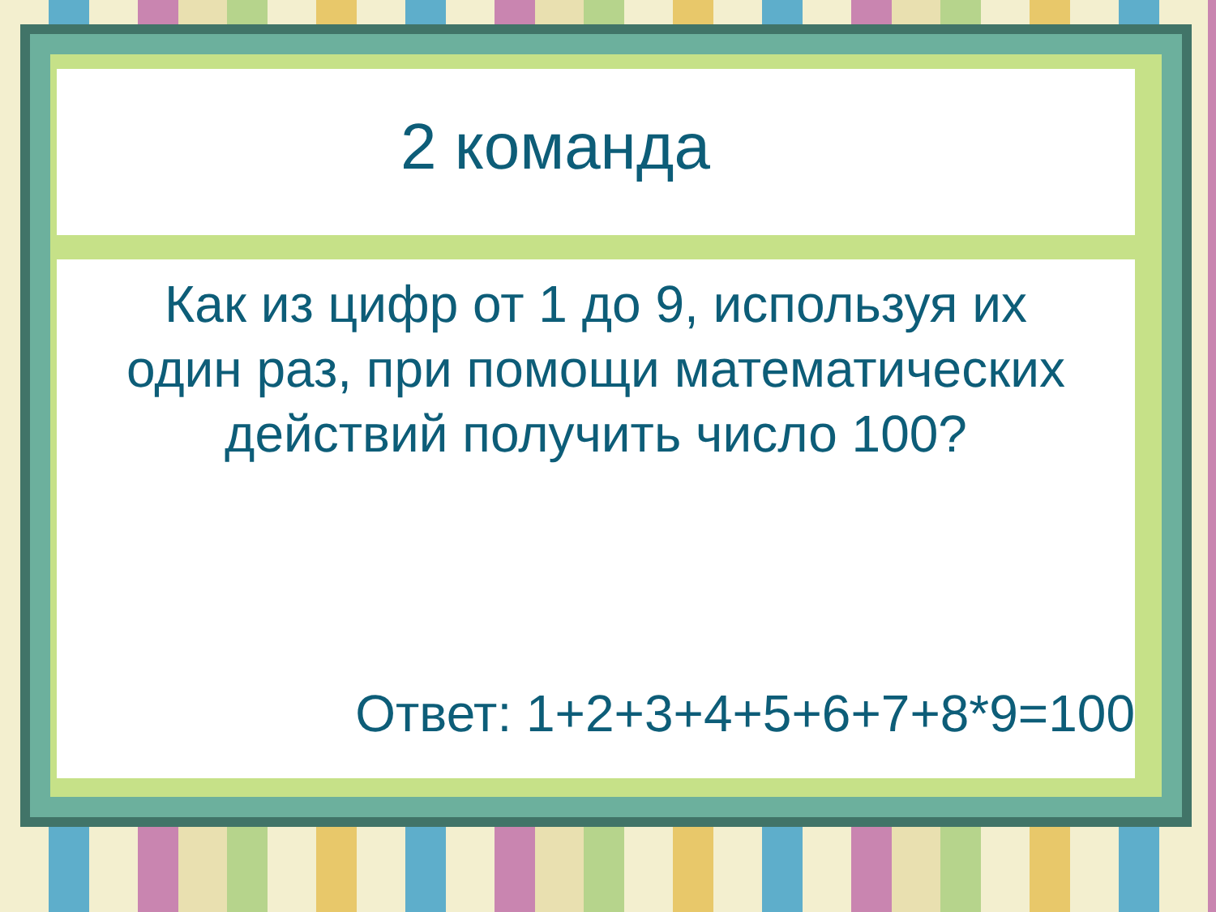2 команда
Как из цифр от 1 до 9, используя их один раз, при помощи математических действий получить число 100?
Ответ: 1+2+3+4+5+6+7+8*9=100